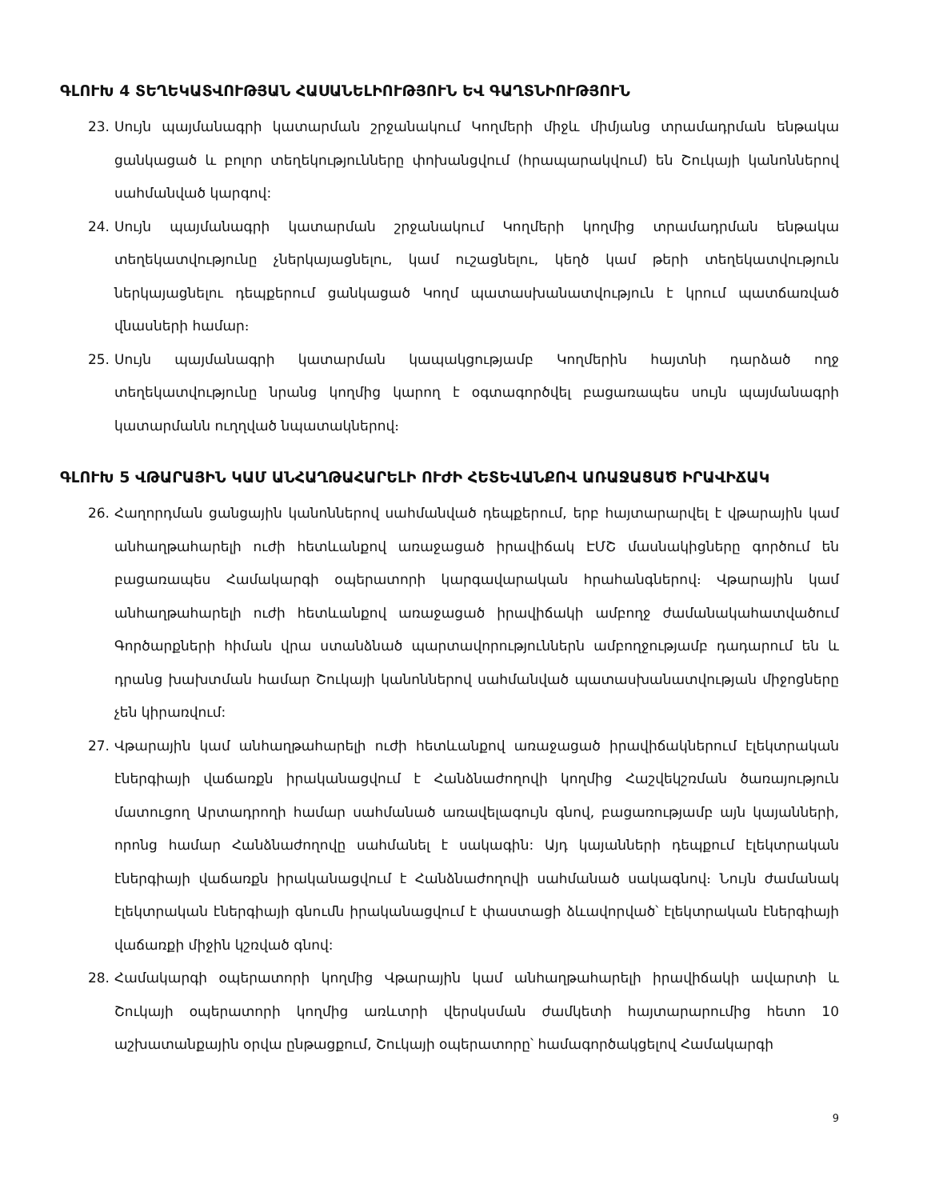ԳԼՈՒԽ 4 ՏԵՂԵԿԱՏՎՈՒԹՅԱՆ ՀԱՍԱՆԵԼԻՈՒԹՅՈՒՆ ԵՎ ԳԱՂՏՆԻՈՒԹՅՈՒՆ
23. Սույն պայմանագրի կատարման շրջանակում Կողմերի միջև միմյանց տրամադրման ենթակա ցանկացած և բոլոր տեղեկությունները փոխանցվում (հրապարակվում) են Շուկայի կանոններով սահմանված կարգով:
24. Սույն պայմանագրի կատարման շրջանակում Կողմերի կողմից տրամադրման ենթակա տեղեկատվությունը չներկայացնելու, կամ ուշացնելու, կեղծ կամ թերի տեղեկատվություն ներկայացնելու դեպքերում ցանկացած Կողմ պատասխանատվություն է կրում պատճառված վնասների համար։
25. Սույն պայմանագրի կատարման կապակցությամբ Կողմերին հայտնի դարձած ողջ տեղեկատվությունը նրանց կողմից կարող է օգտագործվել բացառապես սույն պայմանագրի կատարմանն ուղղված նպատակներով։
ԳԼՈՒԽ 5 ՎԹԱՐԱՅԻՆ ԿԱՄ ԱՆՀԱՂԹԱՀԱՐԵԼԻ ՈՒԺԻ ՀԵՏԵՎԱՆՔՈՎ ԱՌԱՋԱՑԱԾ ԻՐԱՎԻՃԱԿ
26. Հաղորդման ցանցային կանոններով սահմանված դեպքերում, երբ հայտարարվել է վթարային կամ անհաղթահարելի ուժի հետևանքով առաջացած իրավիճակ ԷՄՇ մասնակիցները գործում են բացառապես Համակարգի օպերատորի կարգավարական հրահանգներով։ Վթարային կամ անհաղթահարելի ուժի հետևանքով առաջացած իրավիճակի ամբողջ ժամանակահատվածում Գործարքների հիման վրա ստանձնած պարտավորություններն ամբողջությամբ դադարում են և դրանց խախտման համար Շուկայի կանոններով սահմանված պատասխանատվության միջոցները չեն կիրառվում:
27. Վթարային կամ անհաղթահարելի ուժի հետևանքով առաջացած իրավիճակներում էլեկտրական էներգիայի վաճառքն իրականացվում է Հանձնաժողովի կողմից Հաշվեկշռման ծառայություն մատուցող Արտադրողի համար սահմանած առավելագույն գնով, բացառությամբ այն կայանների, որոնց համար Հանձնաժողովը սահմանել է սակագին: Այդ կայանների դեպքում էլեկտրական էներգիայի վաճառքն իրականացվում է Հանձնաժողովի սահմանած սակագնով։ Նույն ժամանակ էլեկտրական էներգիայի գնումն իրականացվում է փաստացի ձևավորված՝ էլեկտրական էներգիայի վաճառքի միջին կշռված գնով:
28. Համակարգի օպերատորի կողմից Վթարային կամ անհաղթահարելի իրավիճակի ավարտի և Շուկայի օպերատորի կողմից առևտրի վերսկսման ժամկետի հայտարարումից հետո 10 աշխատանքային օրվա ընթացքում, Շուկայի օպերատորը՝ համագործակցելով Համակարգի
9